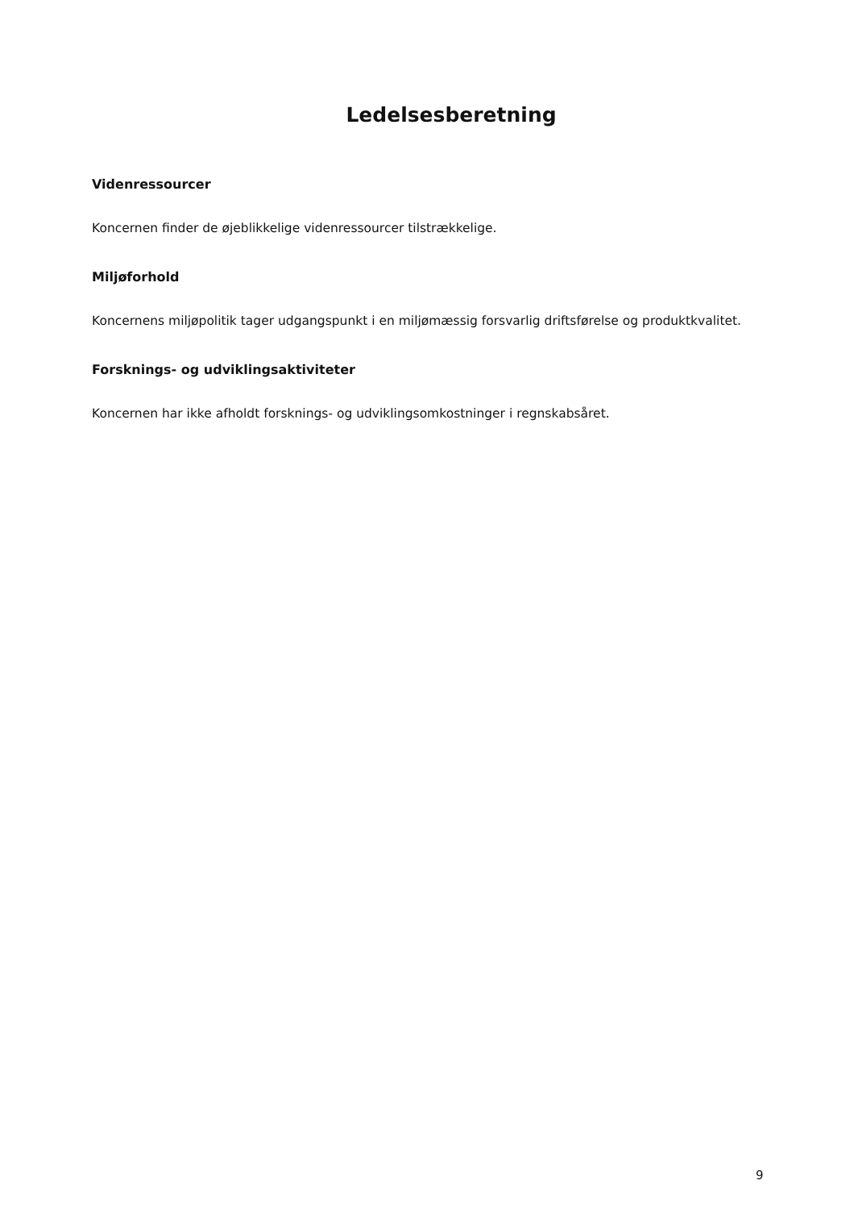Ledelsesberetning
Videnressourcer
Koncernen finder de øjeblikkelige videnressourcer tilstrækkelige.
Miljøforhold
Koncernens miljøpolitik tager udgangspunkt i en miljømæssig forsvarlig driftsførelse og produktkvalitet.
Forsknings- og udviklingsaktiviteter
Koncernen har ikke afholdt forsknings- og udviklingsomkostninger i regnskabsåret.
9